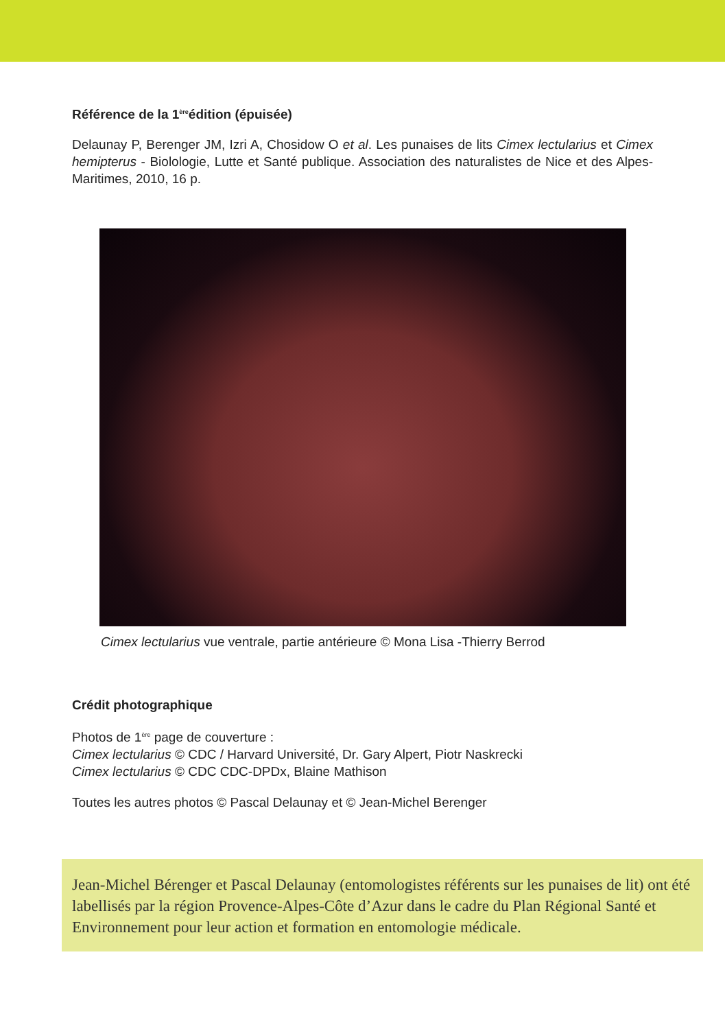Référence de la 1<sup>ère</sup>édition (épuisée)
Delaunay P, Berenger JM, Izri A, Chosidow O et al. Les punaises de lits Cimex lectularius et Cimex hemipterus - Biolologie, Lutte et Santé publique. Association des naturalistes de Nice et des Alpes-Maritimes, 2010, 16 p.
Cimex lectularius vue ventrale, partie antérieure © Mona Lisa -Thierry Berrod
Crédit photographique
Photos de 1<sup>ère</sup> page de couverture :
Cimex lectularius © CDC / Harvard Université, Dr. Gary Alpert, Piotr Naskrecki
Cimex lectularius © CDC CDC-DPDx, Blaine Mathison
Toutes les autres photos © Pascal Delaunay et © Jean-Michel Berenger
Jean-Michel Bérenger et Pascal Delaunay (entomologistes référents sur les punaises de lit) ont été labellisés par la région Provence-Alpes-Côte d’Azur dans le cadre du Plan Régional Santé et Environnement pour leur action et formation en entomologie médicale.